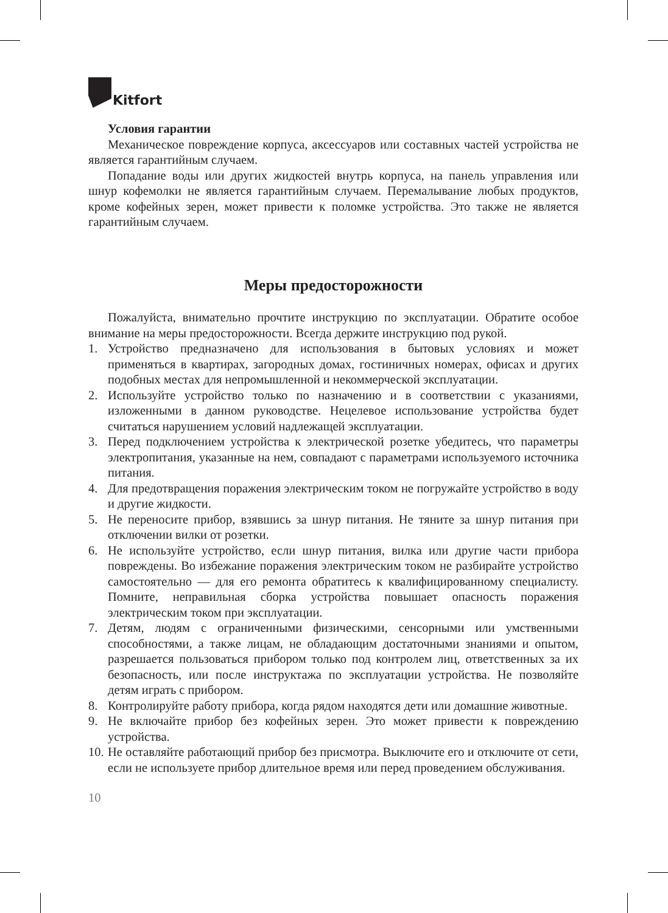Kitfort
Условия гарантии
Механическое повреждение корпуса, аксессуаров или составных частей устройства не является гарантийным случаем.
Попадание воды или других жидкостей внутрь корпуса, на панель управления или шнур кофемолки не является гарантийным случаем. Перемалывание любых продуктов, кроме кофейных зерен, может привести к поломке устройства. Это также не является гарантийным случаем.
Меры предосторожности
Пожалуйста, внимательно прочтите инструкцию по эксплуатации. Обратите особое внимание на меры предосторожности. Всегда держите инструкцию под рукой.
1. Устройство предназначено для использования в бытовых условиях и может применяться в квартирах, загородных домах, гостиничных номерах, офисах и других подобных местах для непромышленной и некоммерческой эксплуатации.
2. Используйте устройство только по назначению и в соответствии с указаниями, изложенными в данном руководстве. Нецелевое использование устройства будет считаться нарушением условий надлежащей эксплуатации.
3. Перед подключением устройства к электрической розетке убедитесь, что параметры электропитания, указанные на нем, совпадают с параметрами используемого источника питания.
4. Для предотвращения поражения электрическим током не погружайте устройство в воду и другие жидкости.
5. Не переносите прибор, взявшись за шнур питания. Не тяните за шнур питания при отключении вилки от розетки.
6. Не используйте устройство, если шнур питания, вилка или другие части прибора повреждены. Во избежание поражения электрическим током не разбирайте устройство самостоятельно — для его ремонта обратитесь к квалифицированному специалисту. Помните, неправильная сборка устройства повышает опасность поражения электрическим током при эксплуатации.
7. Детям, людям с ограниченными физическими, сенсорными или умственными способностями, а также лицам, не обладающим достаточными знаниями и опытом, разрешается пользоваться прибором только под контролем лиц, ответственных за их безопасность, или после инструктажа по эксплуатации устройства. Не позволяйте детям играть с прибором.
8. Контролируйте работу прибора, когда рядом находятся дети или домашние животные.
9. Не включайте прибор без кофейных зерен. Это может привести к повреждению устройства.
10.
Не оставляйте работающий прибор без присмотра. Выключите его и отключите от сети, если не используете прибор длительное время или перед проведением обслуживания.
10